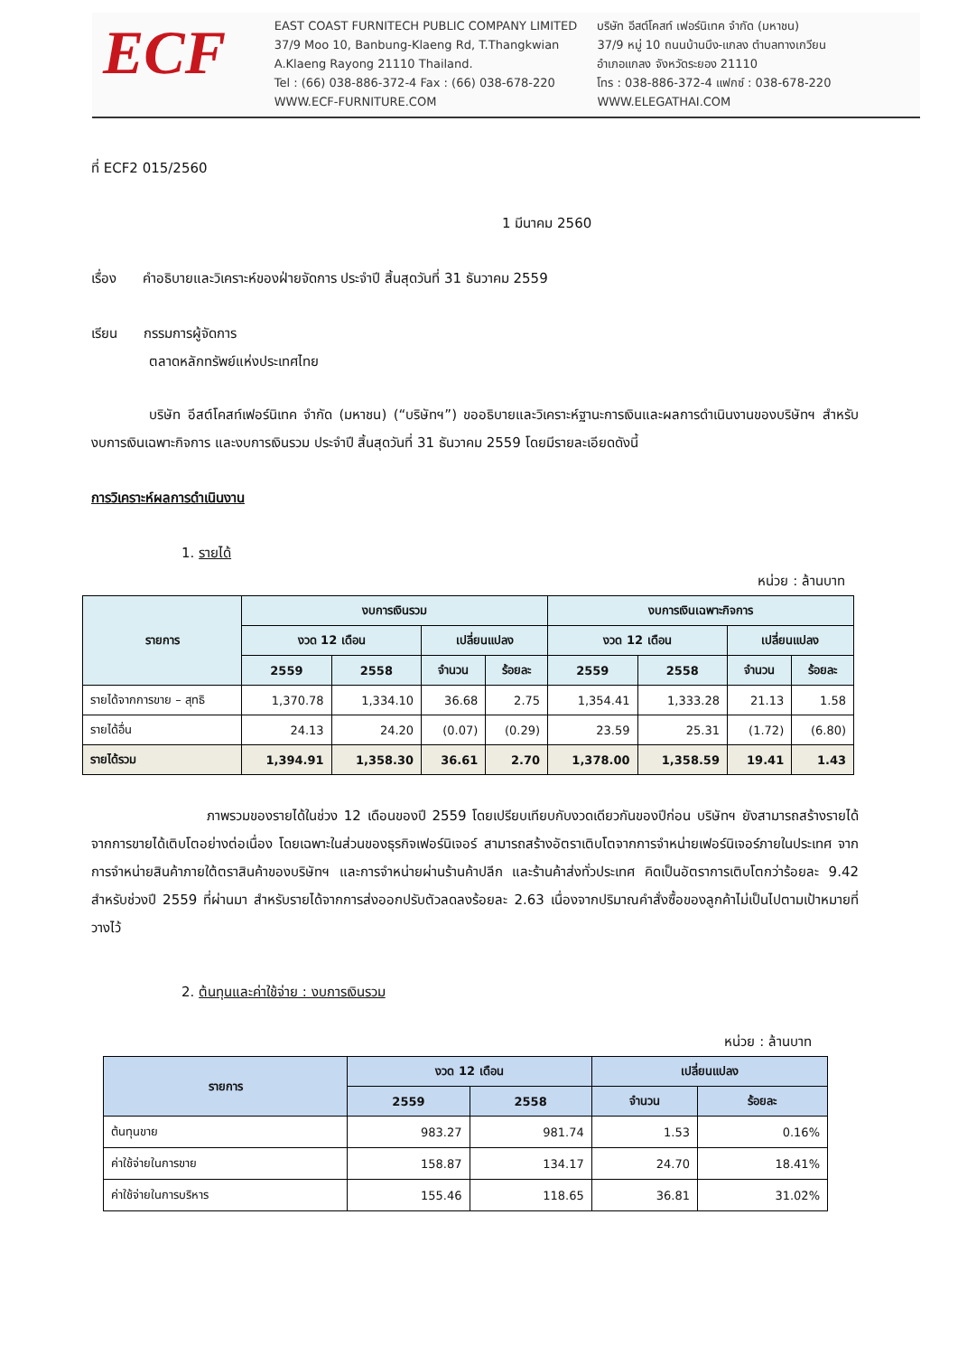ECF
EAST COAST FURNITECH PUBLIC COMPANY LIMITED
37/9 Moo 10, Banbung-Klaeng Rd, T.Thangkwian
A.Klaeng Rayong 21110 Thailand.
Tel : (66) 038-886-372-4 Fax : (66) 038-678-220
WWW.ECF-FURNITURE.COM
บริษัท อีสต์โคสท์ เฟอร์นิเทค จำกัด (มหาชน)
37/9 หมู่ 10 ถนนบ้านบึง-แกลง ตำบลทางเกวียน
อำเภอแกลง จังหวัดระยอง 21110
โทร : 038-886-372-4 แฟกซ์ : 038-678-220
WWW.ELEGATHAI.COM
ที่ ECF2 015/2560
1 มีนาคม 2560
เรื่อง คำอธิบายและวิเคราะห์ของฝ่ายจัดการ ประจำปี สิ้นสุดวันที่ 31 ธันวาคม 2559
เรียน กรรมการผู้จัดการ
ตลาดหลักทรัพย์แห่งประเทศไทย
บริษัท อีสต์โคสท์เฟอร์นิเทค จำกัด (มหาชน) (“บริษัทฯ”) ขออธิบายและวิเคราะห์ฐานะการเงินและผลการดำเนินงานของบริษัทฯ สำหรับงบการเงินเฉพาะกิจการ และงบการเงินรวม ประจำปี สิ้นสุดวันที่ 31 ธันวาคม 2559 โดยมีรายละเอียดดังนี้
การวิเคราะห์ผลการดำเนินงาน
1. รายได้
หน่วย : ล้านบาท
| รายการ | งบการเงินรวม | | | | งบการเงินเฉพาะกิจการ | | | |
| --- | --- | --- | --- | --- | --- | --- | --- | --- |
| | งวด 12 เดือน | | เปลี่ยนแปลง | | งวด 12 เดือน | | เปลี่ยนแปลง | |
| | 2559 | 2558 | จำนวน | ร้อยละ | 2559 | 2558 | จำนวน | ร้อยละ |
| รายได้จากการขาย – สุทธิ | 1,370.78 | 1,334.10 | 36.68 | 2.75 | 1,354.41 | 1,333.28 | 21.13 | 1.58 |
| รายได้อื่น | 24.13 | 24.20 | (0.07) | (0.29) | 23.59 | 25.31 | (1.72) | (6.80) |
| รายได้รวม | 1,394.91 | 1,358.30 | 36.61 | 2.70 | 1,378.00 | 1,358.59 | 19.41 | 1.43 |
ภาพรวมของรายได้ในช่วง 12 เดือนของปี 2559 โดยเปรียบเทียบกับงวดเดียวกันของปีก่อน บริษัทฯ ยังสามารถสร้างรายได้จากการขายได้เติบโตอย่างต่อเนื่อง โดยเฉพาะในส่วนของธุรกิจเฟอร์นิเจอร์ สามารถสร้างอัตราเติบโตจากการจำหน่ายเฟอร์นิเจอร์ภายในประเทศ จากการจำหน่ายสินค้าภายใต้ตราสินค้าของบริษัทฯ และการจำหน่ายผ่านร้านค้าปลีก และร้านค้าส่งทั่วประเทศ คิดเป็นอัตราการเติบโตกว่าร้อยละ 9.42 สำหรับช่วงปี 2559 ที่ผ่านมา สำหรับรายได้จากการส่งออกปรับตัวลดลงร้อยละ 2.63 เนื่องจากปริมาณคำสั่งซื้อของลูกค้าไม่เป็นไปตามเป้าหมายที่วางไว้
2. ต้นทุนและค่าใช้จ่าย : งบการเงินรวม
หน่วย : ล้านบาท
| รายการ | งวด 12 เดือน | | เปลี่ยนแปลง | |
| --- | --- | --- | --- | --- |
| | 2559 | 2558 | จำนวน | ร้อยละ |
| ต้นทุนขาย | 983.27 | 981.74 | 1.53 | 0.16% |
| ค่าใช้จ่ายในการขาย | 158.87 | 134.17 | 24.70 | 18.41% |
| ค่าใช้จ่ายในการบริหาร | 155.46 | 118.65 | 36.81 | 31.02% |